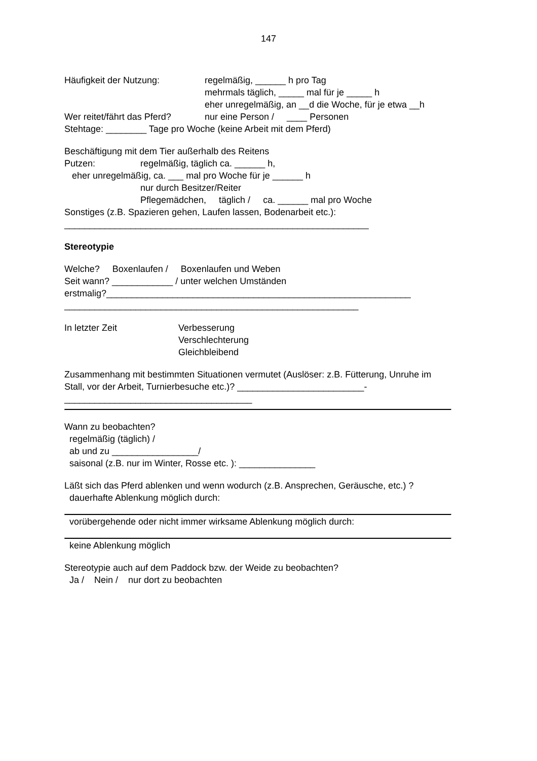147
Häufigkeit der Nutzung:
regelmäßig, ______ h pro Tag
mehrmals täglich, _____ mal für je _____ h
eher unregelmäßig, an __d die Woche, für je etwa __h
Wer reitet/fährt das Pferd?
nur eine Person / ____ Personen
Stehtage: ________ Tage pro Woche (keine Arbeit mit dem Pferd)
Beschäftigung mit dem Tier außerhalb des Reitens
Putzen:
regelmäßig, täglich ca. ______ h,
eher unregelmäßig, ca. ___ mal pro Woche für je ______ h
nur durch Besitzer/Reiter
Pflegemädchen, täglich / ca. ______ mal pro Woche
Sonstiges (z.B. Spazieren gehen, Laufen lassen, Bodenarbeit etc.):
____________________________________________________________
Stereotypie
Welche? Boxenlaufen / Boxenlaufen und Weben
Seit wann? ____________ / unter welchen Umständen
erstmalig?____________________________________________________________
__________________________________________________________
In letzter Zeit
Verbesserung
Verschlechterung
Gleichbleibend
Zusammenhang mit bestimmten Situationen vermutet (Auslöser: z.B. Fütterung, Unruhe im
Stall, vor der Arbeit, Turnierbesuche etc.)? _________________________-
_____________________________________
Wann zu beobachten?
regelmäßig (täglich) /
ab und zu _________________/
saisonal (z.B. nur im Winter, Rosse etc. ): _______________
Läßt sich das Pferd ablenken und wenn wodurch (z.B. Ansprechen, Geräusche, etc.) ?
dauerhafte Ablenkung möglich durch:
vorübergehende oder nicht immer wirksame Ablenkung möglich durch:
keine Ablenkung möglich
Stereotypie auch auf dem Paddock bzw. der Weide zu beobachten?
Ja / Nein / nur dort zu beobachten